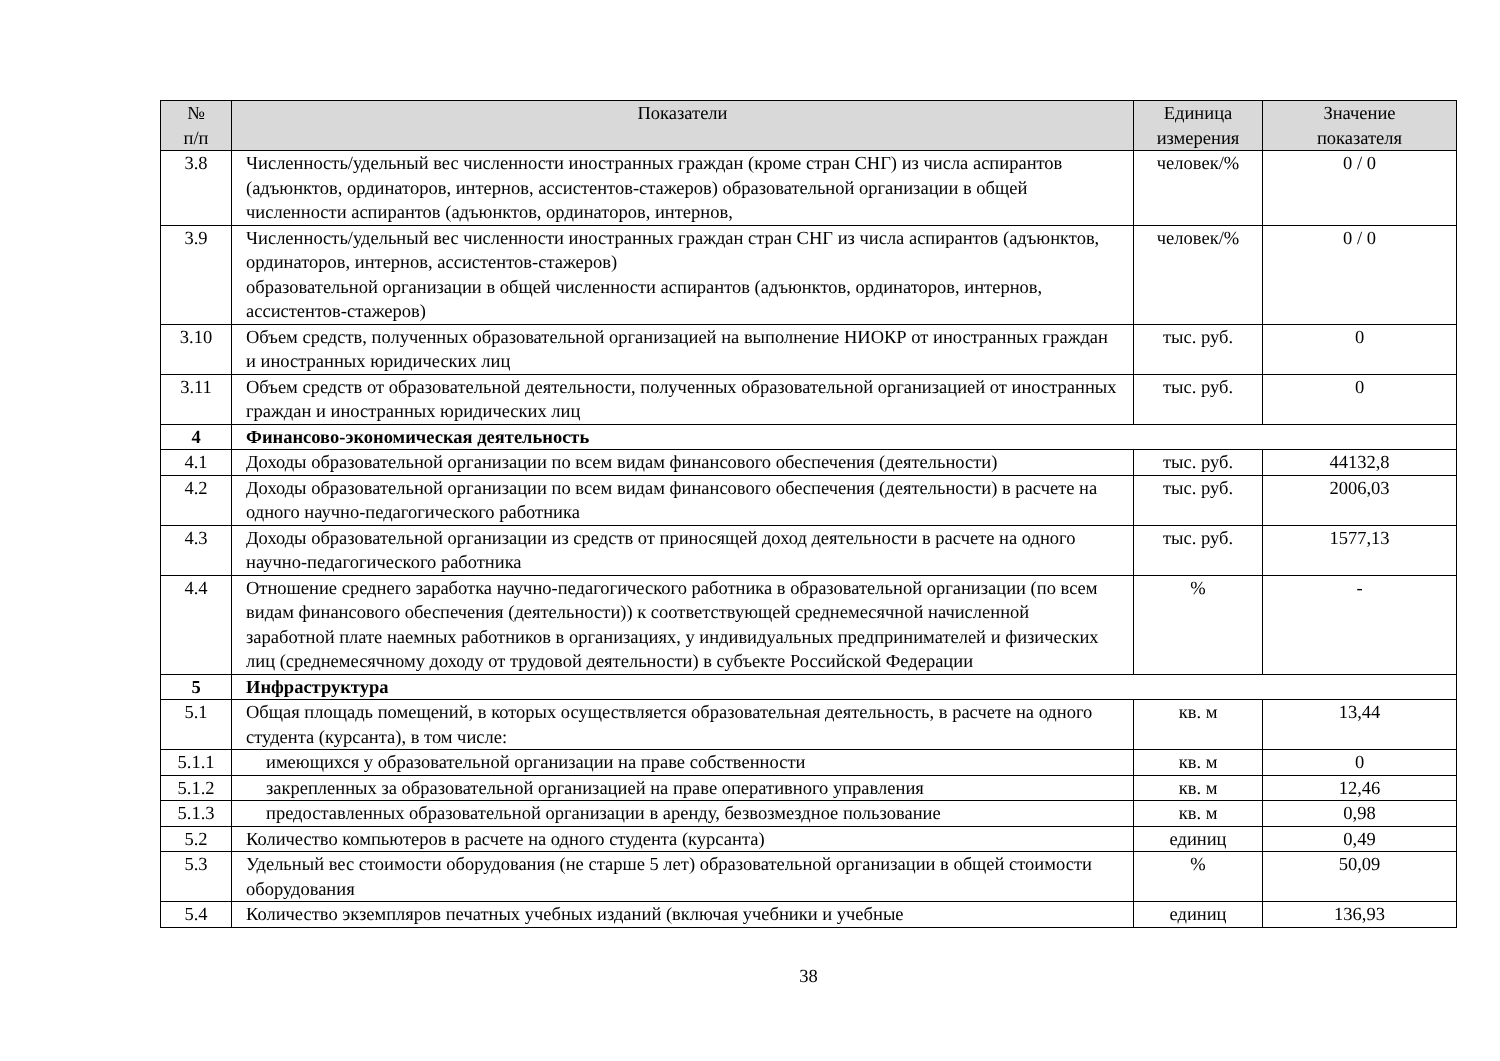| № п/п | Показатели | Единица измерения | Значение показателя |
| --- | --- | --- | --- |
| 3.8 | Численность/удельный вес численности иностранных граждан (кроме стран СНГ) из числа аспирантов (адъюнктов, ординаторов, интернов, ассистентов-стажеров) образовательной организации в общей численности аспирантов (адъюнктов, ординаторов, интернов, | человек/% | 0 / 0 |
| 3.9 | Численность/удельный вес численности иностранных граждан стран СНГ из числа аспирантов (адъюнктов, ординаторов, интернов, ассистентов-стажеров) образовательной организации в общей численности аспирантов (адъюнктов, ординаторов, интернов, ассистентов-стажеров) | человек/% | 0 / 0 |
| 3.10 | Объем средств, полученных образовательной организацией на выполнение НИОКР от иностранных граждан и иностранных юридических лиц | тыс. руб. | 0 |
| 3.11 | Объем средств от образовательной деятельности, полученных образовательной организацией от иностранных граждан и иностранных юридических лиц | тыс. руб. | 0 |
| 4 | Финансово-экономическая деятельность | | |
| 4.1 | Доходы образовательной организации по всем видам финансового обеспечения (деятельности) | тыс. руб. | 44132,8 |
| 4.2 | Доходы образовательной организации по всем видам финансового обеспечения (деятельности) в расчете на одного научно-педагогического работника | тыс. руб. | 2006,03 |
| 4.3 | Доходы образовательной организации из средств от приносящей доход деятельности в расчете на одного научно-педагогического работника | тыс. руб. | 1577,13 |
| 4.4 | Отношение среднего заработка научно-педагогического работника в образовательной организации (по всем видам финансового обеспечения (деятельности)) к соответствующей среднемесячной начисленной заработной плате наемных работников в организациях, у индивидуальных предпринимателей и физических лиц (среднемесячному доходу от трудовой деятельности) в субъекте Российской Федерации | % | - |
| 5 | Инфраструктура | | |
| 5.1 | Общая площадь помещений, в которых осуществляется образовательная деятельность, в расчете на одного студента (курсанта), в том числе: | кв. м | 13,44 |
| 5.1.1 | имеющихся у образовательной организации на праве собственности | кв. м | 0 |
| 5.1.2 | закрепленных за образовательной организацией на праве оперативного управления | кв. м | 12,46 |
| 5.1.3 | предоставленных образовательной организации в аренду, безвозмездное пользование | кв. м | 0,98 |
| 5.2 | Количество компьютеров в расчете на одного студента (курсанта) | единиц | 0,49 |
| 5.3 | Удельный вес стоимости оборудования (не старше 5 лет) образовательной организации в общей стоимости оборудования | % | 50,09 |
| 5.4 | Количество экземпляров печатных учебных изданий (включая учебники и учебные | единиц | 136,93 |
38